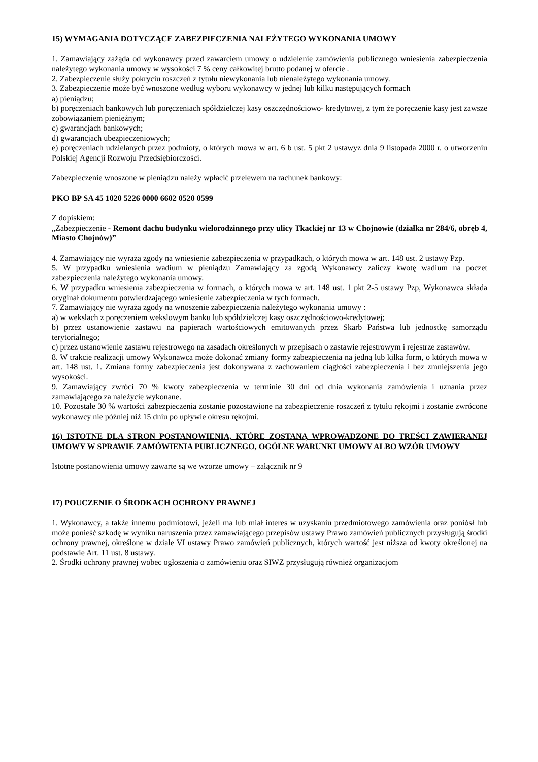15) WYMAGANIA DOTYCZĄCE ZABEZPIECZENIA NALEŻYTEGO WYKONANIA UMOWY
1. Zamawiający zażąda od wykonawcy przed zawarciem umowy o udzielenie zamówienia publicznego wniesienia zabezpieczenia należytego wykonania umowy w wysokości 7 % ceny całkowitej brutto podanej w ofercie .
2. Zabezpieczenie służy pokryciu roszczeń z tytułu niewykonania lub nienależytego wykonania umowy.
3. Zabezpieczenie może być wnoszone według wyboru wykonawcy w jednej lub kilku następujących formach
a) pieniądzu;
b) poręczeniach bankowych lub poręczeniach spółdzielczej kasy oszczędnościowo- kredytowej, z tym że poręczenie kasy jest zawsze zobowiązaniem pieniężnym;
c) gwarancjach bankowych;
d) gwarancjach ubezpieczeniowych;
e) poręczeniach udzielanych przez podmioty, o których mowa w art. 6 b ust. 5 pkt 2 ustawyz dnia 9 listopada 2000 r. o utworzeniu Polskiej Agencji Rozwoju Przedsiębiorczości.
Zabezpieczenie wnoszone w pieniądzu należy wpłacić przelewem na rachunek bankowy:
PKO BP SA 45 1020 5226 0000 6602 0520 0599
Z dopiskiem:
„Zabezpieczenie - Remont dachu budynku wielorodzinnego przy ulicy Tkackiej nr 13 w Chojnowie (działka nr 284/6, obręb 4, Miasto Chojnów)”
4. Zamawiający nie wyraża zgody na wniesienie zabezpieczenia w przypadkach, o których mowa w art. 148 ust. 2 ustawy Pzp.
5. W przypadku wniesienia wadium w pieniądzu Zamawiający za zgodą Wykonawcy zaliczy kwotę wadium na poczet zabezpieczenia należytego wykonania umowy.
6. W przypadku wniesienia zabezpieczenia w formach, o których mowa w art. 148 ust. 1 pkt 2-5 ustawy Pzp, Wykonawca składa oryginał dokumentu potwierdzającego wniesienie zabezpieczenia w tych formach.
7. Zamawiający nie wyraża zgody na wnoszenie zabezpieczenia należytego wykonania umowy :
a) w wekslach z poręczeniem wekslowym banku lub spółdzielczej kasy oszczędnościowo-kredytowej;
b) przez ustanowienie zastawu na papierach wartościowych emitowanych przez Skarb Państwa lub jednostkę samorządu terytorialnego;
c) przez ustanowienie zastawu rejestrowego na zasadach określonych w przepisach o zastawie rejestrowym i rejestrze zastawów.
8. W trakcie realizacji umowy Wykonawca może dokonać zmiany formy zabezpieczenia na jedną lub kilka form, o których mowa w art. 148 ust. 1. Zmiana formy zabezpieczenia jest dokonywana z zachowaniem ciągłości zabezpieczenia i bez zmniejszenia jego wysokości.
9. Zamawiający zwróci 70 % kwoty zabezpieczenia w terminie 30 dni od dnia wykonania zamówienia i uznania przez zamawiającego za należycie wykonane.
10. Pozostałe 30 % wartości zabezpieczenia zostanie pozostawione na zabezpieczenie roszczeń z tytułu rękojmi i zostanie zwrócone wykonawcy nie później niż 15 dniu po upływie okresu rękojmi.
16) ISTOTNE DLA STRON POSTANOWIENIA, KTÓRE ZOSTANĄ WPROWADZONE DO TREŚCI ZAWIERANEJ UMOWY W SPRAWIE ZAMÓWIENIA PUBLICZNEGO, OGÓLNE WARUNKI UMOWY ALBO WZÓR UMOWY
Istotne postanowienia umowy zawarte są we wzorze umowy – załącznik nr 9
17) POUCZENIE O ŚRODKACH OCHRONY PRAWNEJ
1. Wykonawcy, a także innemu podmiotowi, jeżeli ma lub miał interes w uzyskaniu przedmiotowego zamówienia oraz poniósł lub może ponieść szkodę w wyniku naruszenia przez zamawiającego przepisów ustawy Prawo zamówień publicznych przysługują środki ochrony prawnej, określone w dziale VI ustawy Prawo zamówień publicznych, których wartość jest niższa od kwoty określonej na podstawie Art. 11 ust. 8 ustawy.
2. Środki ochrony prawnej wobec ogłoszenia o zamówieniu oraz SIWZ przysługują również organizacjom